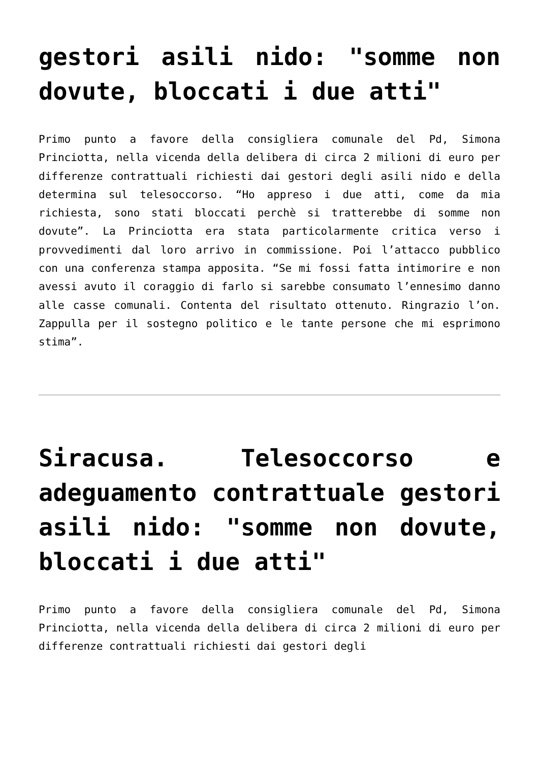gestori asili nido: "somme non dovute, bloccati i due atti"
Primo punto a favore della consigliera comunale del Pd, Simona Princiotta, nella vicenda della delibera di circa 2 milioni di euro per differenze contrattuali richiesti dai gestori degli asili nido e della determina sul telesoccorso. “Ho appreso i due atti, come da mia richiesta, sono stati bloccati perchè si tratterebbe di somme non dovute”. La Princiotta era stata particolarmente critica verso i provvedimenti dal loro arrivo in commissione. Poi l’attacco pubblico con una conferenza stampa apposita. “Se mi fossi fatta intimorire e non avessi avuto il coraggio di farlo si sarebbe consumato l’ennesimo danno alle casse comunali. Contenta del risultato ottenuto. Ringrazio l’on. Zappulla per il sostegno politico e le tante persone che mi esprimono stima”.
Siracusa. Telesoccorso e adeguamento contrattuale gestori asili nido: "somme non dovute, bloccati i due atti"
Primo punto a favore della consigliera comunale del Pd, Simona Princiotta, nella vicenda della delibera di circa 2 milioni di euro per differenze contrattuali richiesti dai gestori degli